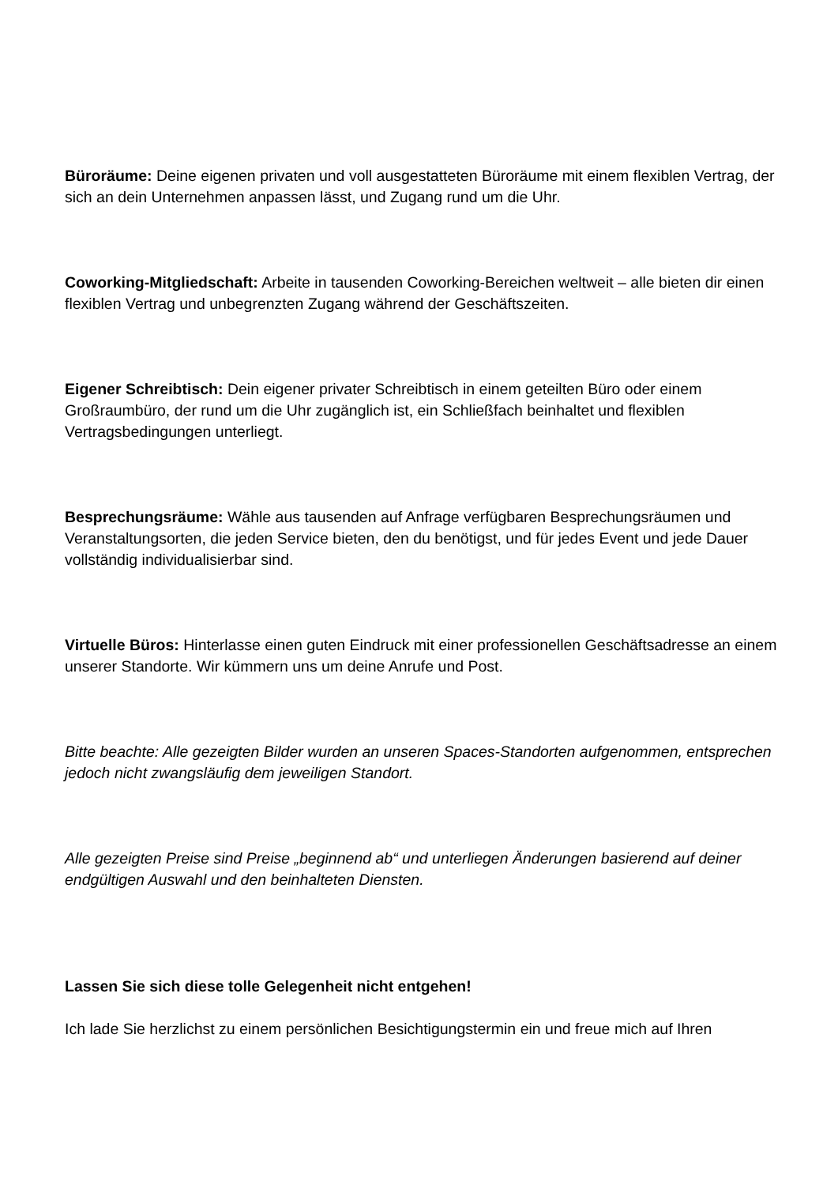Büroräume: Deine eigenen privaten und voll ausgestatteten Büroräume mit einem flexiblen Vertrag, der sich an dein Unternehmen anpassen lässt, und Zugang rund um die Uhr.
Coworking-Mitgliedschaft: Arbeite in tausenden Coworking-Bereichen weltweit – alle bieten dir einen flexiblen Vertrag und unbegrenzten Zugang während der Geschäftszeiten.
Eigener Schreibtisch: Dein eigener privater Schreibtisch in einem geteilten Büro oder einem Großraumbüro, der rund um die Uhr zugänglich ist, ein Schließfach beinhaltet und flexiblen Vertragsbedingungen unterliegt.
Besprechungsräume: Wähle aus tausenden auf Anfrage verfügbaren Besprechungsräumen und Veranstaltungsorten, die jeden Service bieten, den du benötigst, und für jedes Event und jede Dauer vollständig individualisierbar sind.
Virtuelle Büros: Hinterlasse einen guten Eindruck mit einer professionellen Geschäftsadresse an einem unserer Standorte. Wir kümmern uns um deine Anrufe und Post.
Bitte beachte: Alle gezeigten Bilder wurden an unseren Spaces-Standorten aufgenommen, entsprechen jedoch nicht zwangsläufig dem jeweiligen Standort.
Alle gezeigten Preise sind Preise „beginnend ab“ und unterliegen Änderungen basierend auf deiner endgültigen Auswahl und den beinhalteten Diensten.
Lassen Sie sich diese tolle Gelegenheit nicht entgehen!
Ich lade Sie herzlichst zu einem persönlichen Besichtigungstermin ein und freue mich auf Ihren